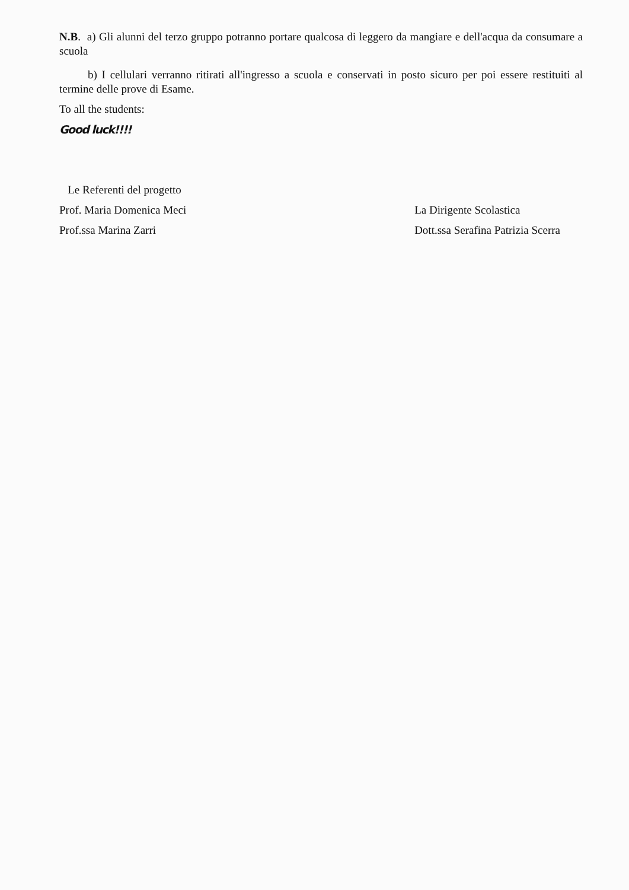N.B. a) Gli alunni del terzo gruppo potranno portare qualcosa di leggero da mangiare e dell'acqua da consumare a scuola
b) I cellulari verranno ritirati all'ingresso a scuola e conservati in posto sicuro per poi essere restituiti al termine delle prove di Esame.
To all the students:
Good luck!!!!
Le Referenti del progetto
Prof. Maria Domenica Meci
Prof.ssa Marina Zarri
La Dirigente Scolastica
Dott.ssa Serafina Patrizia Scerra